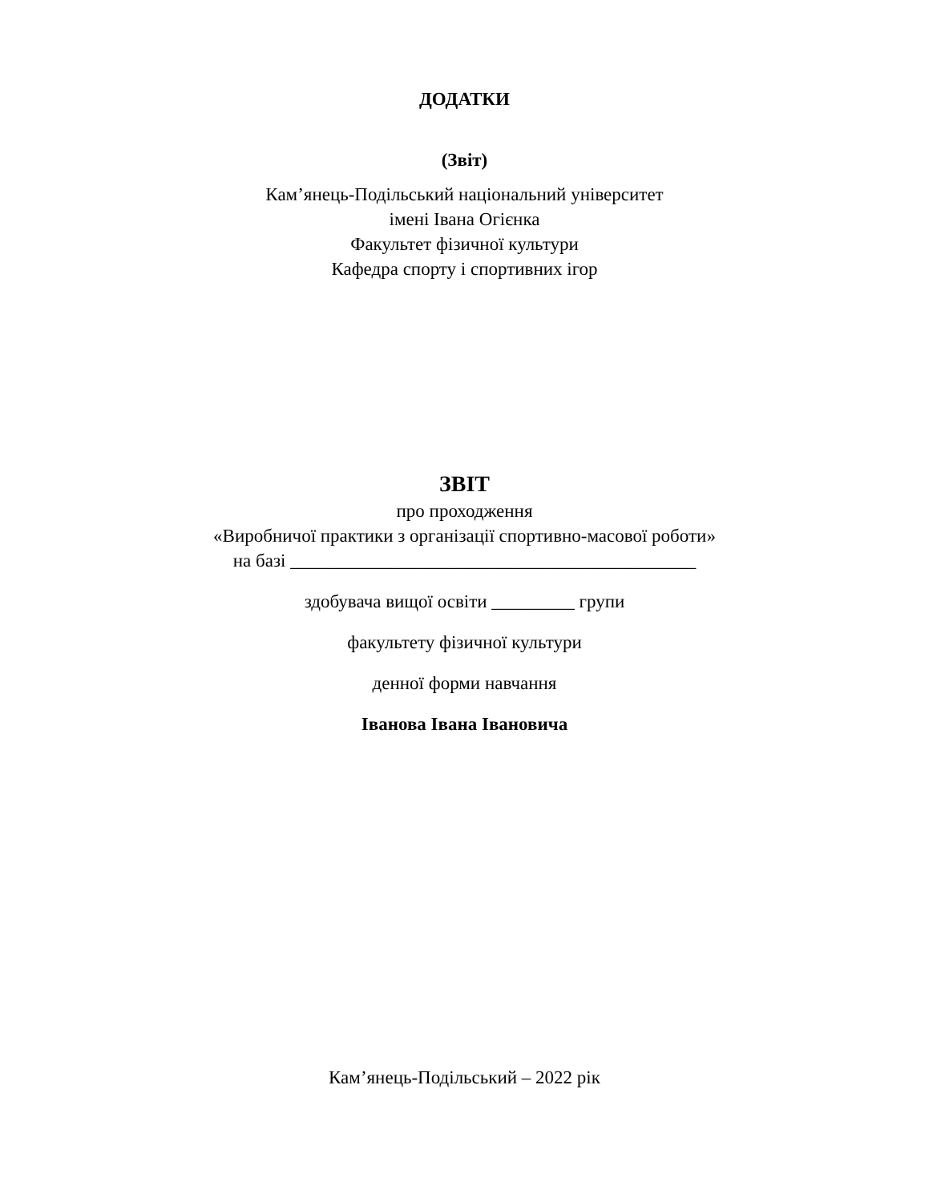ДОДАТКИ
(Звіт)
Кам’янець-Подільський національний університет
імені Івана Огієнка
Факультет фізичної культури
Кафедра спорту і спортивних ігор
ЗВІТ
про проходження
«Виробничої практики з організації спортивно-масової роботи»
на базі ____________________________________________
здобувача вищої освіти _________ групи
факультету фізичної культури
денної форми навчання
Іванова Івана Івановича
Кам’янець-Подільський – 2022 рік